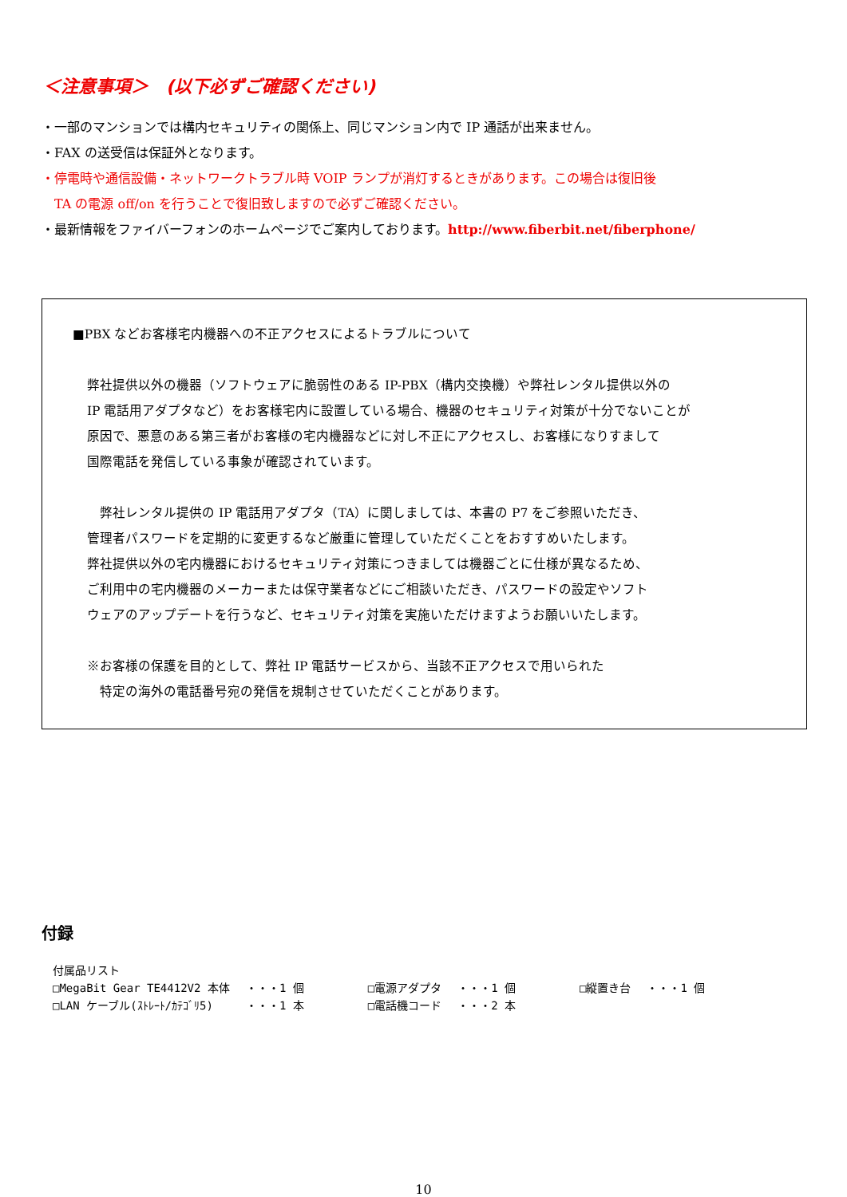＜注意事項＞　(以下必ずご確認ください)
・一部のマンションでは構内セキュリティの関係上、同じマンション内で IP 通話が出来ません。
・FAX の送受信は保証外となります。
・停電時や通信設備・ネットワークトラブル時 VOIP ランプが消灯するときがあります。この場合は復旧後
　TA の電源 off/on を行うことで復旧致しますので必ずご確認ください。
・最新情報をファイバーフォンのホームページでご案内しております。http://www.fiberbit.net/fiberphone/
■PBX などお客様宅内機器への不正アクセスによるトラブルについて
弊社提供以外の機器（ソフトウェアに脆弱性のある IP-PBX（構内交換機）や弊社レンタル提供以外の
IP 電話用アダプタなど）をお客様宅内に設置している場合、機器のセキュリティ対策が十分でないことが
原因で、悪意のある第三者がお客様の宅内機器などに対し不正にアクセスし、お客様になりすまして
国際電話を発信している事象が確認されています。
　弊社レンタル提供の IP 電話用アダプタ（TA）に関しましては、本書の P7 をご参照いただき、
管理者パスワードを定期的に変更するなど厳重に管理していただくことをおすすめいたします。
弊社提供以外の宅内機器におけるセキュリティ対策につきましては機器ごとに仕様が異なるため、
ご利用中の宅内機器のメーカーまたは保守業者などにご相談いただき、パスワードの設定やソフト
ウェアのアップデートを行うなど、セキュリティ対策を実施いただけますようお願いいたします。
※お客様の保護を目的として、弊社 IP 電話サービスから、当該不正アクセスで用いられた
　特定の海外の電話番号宛の発信を規制させていただくことがあります。
付録
| 付属品リスト | | | | | |
| □MegaBit Gear TE4412V2 本体 | ・・・1 個 | □電源アダプタ | ・・・1 個 | □縦置き台 | ・・・1 個 |
| □LAN ケーブル(ｽﾄﾚｰﾄ/ｶﾃｺﾞﾘ5) | ・・・1 本 | □電話機コード | ・・・2 本 | | |
10